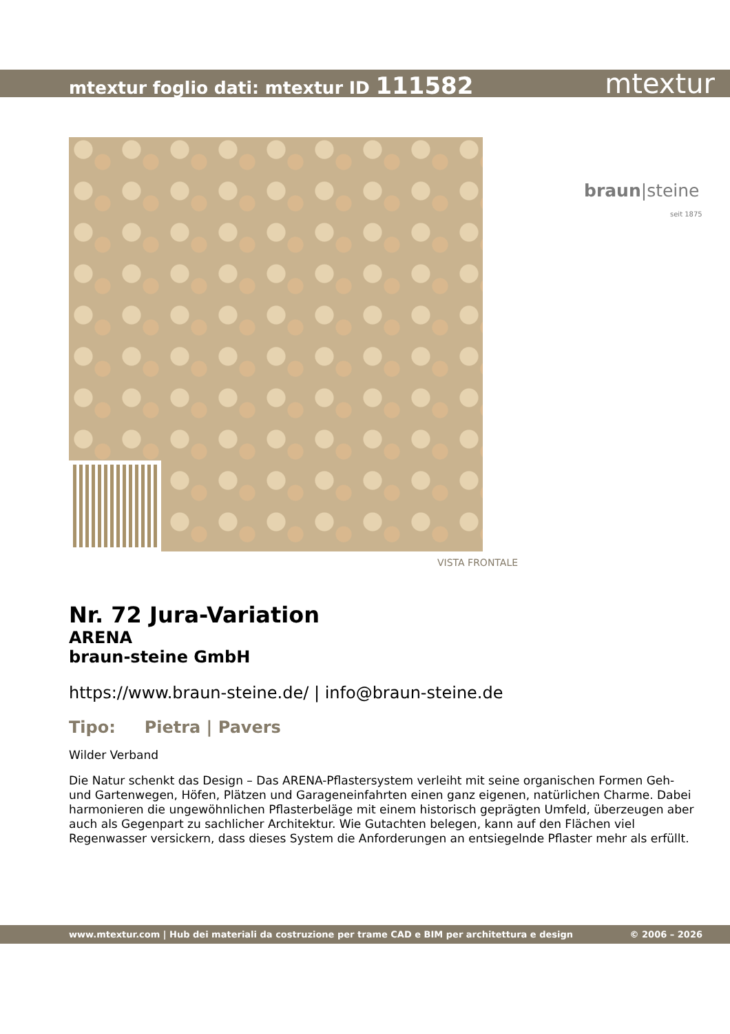mtextur foglio dati: mtextur ID 111582
mtextur
braun|steine
seit 1875
VISTA FRONTALE
Nr. 72 Jura-Variation
ARENA
braun-steine GmbH
https://www.braun-steine.de/ | info@braun-steine.de
Tipo: Pietra | Pavers
Wilder Verband
Die Natur schenkt das Design – Das ARENA-Pflastersystem verleiht mit seine organischen Formen Geh- und Gartenwegen, Höfen, Plätzen und Garageneinfahrten einen ganz eigenen, natürlichen Charme. Dabei harmonieren die ungewöhnlichen Pflasterbeläge mit einem historisch geprägten Umfeld, überzeugen aber auch als Gegenpart zu sachlicher Architektur. Wie Gutachten belegen, kann auf den Flächen viel Regenwasser versickern, dass dieses System die Anforderungen an entsiegelnde Pflaster mehr als erfüllt.
www.mtextur.com | Hub dei materiali da costruzione per trame CAD e BIM per architettura e design © 2006 – 2026